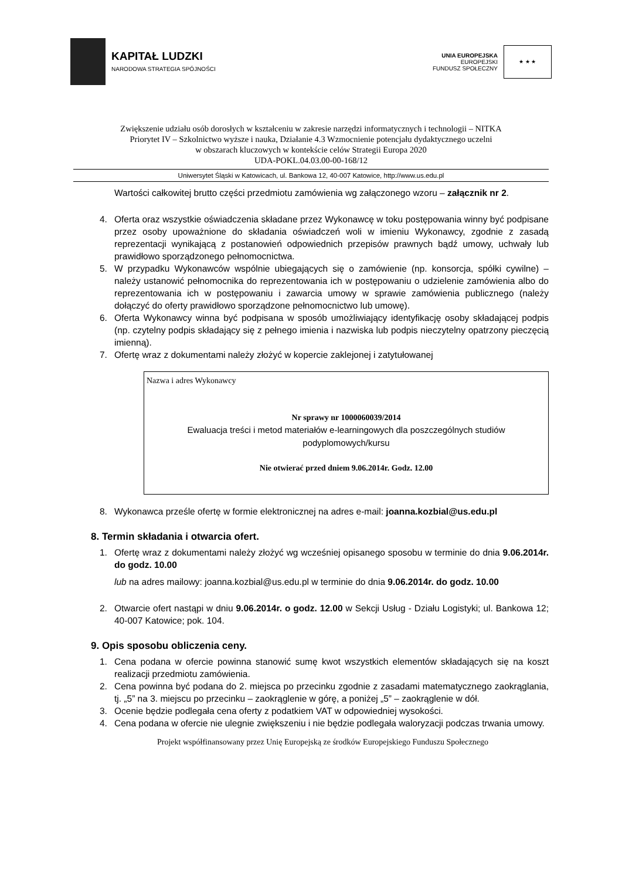KAPITAŁ LUDZKI
NARODOWA STRATEGIA SPÓJNOŚCI
UNIA EUROPEJSKA
EUROPEJSKI
FUNDUSZ SPOŁECZNY
★ ★ ★
Zwiększenie udziału osób dorosłych w kształceniu w zakresie narzędzi informatycznych i technologii – NITKA
Priorytet IV – Szkolnictwo wyższe i nauka, Działanie 4.3 Wzmocnienie potencjału dydaktycznego uczelni
w obszarach kluczowych w kontekście celów Strategii Europa 2020
UDA-POKL.04.03.00-00-168/12
Uniwersytet Śląski w Katowicach, ul. Bankowa 12, 40-007 Katowice, http://www.us.edu.pl
Wartości całkowitej brutto części przedmiotu zamówienia wg załączonego wzoru – załącznik nr 2.
4. Oferta oraz wszystkie oświadczenia składane przez Wykonawcę w toku postępowania winny być podpisane przez osoby upoważnione do składania oświadczeń woli w imieniu Wykonawcy, zgodnie z zasadą reprezentacji wynikającą z postanowień odpowiednich przepisów prawnych bądź umowy, uchwały lub prawidłowo sporządzonego pełnomocnictwa.
5. W przypadku Wykonawców wspólnie ubiegających się o zamówienie (np. konsorcja, spółki cywilne) – należy ustanowić pełnomocnika do reprezentowania ich w postępowaniu o udzielenie zamówienia albo do reprezentowania ich w postępowaniu i zawarcia umowy w sprawie zamówienia publicznego (należy dołączyć do oferty prawidłowo sporządzone pełnomocnictwo lub umowę).
6. Oferta Wykonawcy winna być podpisana w sposób umożliwiający identyfikację osoby składającej podpis (np. czytelny podpis składający się z pełnego imienia i nazwiska lub podpis nieczytelny opatrzony pieczęcią imienną).
7. Ofertę wraz z dokumentami należy złożyć w kopercie zaklejonej i zatytułowanej
Nazwa i adres Wykonawcy
Nr sprawy nr 1000060039/2014
Ewaluacja treści i metod materiałów e-learningowych dla poszczególnych studiów podyplomowych/kursu
Nie otwierać przed dniem 9.06.2014r. Godz. 12.00
8. Wykonawca prześle ofertę w formie elektronicznej na adres e-mail: joanna.kozbial@us.edu.pl
8. Termin składania i otwarcia ofert.
1. Ofertę wraz z dokumentami należy złożyć wg wcześniej opisanego sposobu w terminie do dnia 9.06.2014r. do godz. 10.00
lub na adres mailowy: joanna.kozbial@us.edu.pl w terminie do dnia 9.06.2014r. do godz. 10.00
2. Otwarcie ofert nastąpi w dniu 9.06.2014r. o godz. 12.00 w Sekcji Usług - Działu Logistyki; ul. Bankowa 12; 40-007 Katowice; pok. 104.
9. Opis sposobu obliczenia ceny.
1. Cena podana w ofercie powinna stanowić sumę kwot wszystkich elementów składających się na koszt realizacji przedmiotu zamówienia.
2. Cena powinna być podana do 2. miejsca po przecinku zgodnie z zasadami matematycznego zaokrąglania, tj. „5” na 3. miejscu po przecinku – zaokrąglenie w górę, a poniżej „5” – zaokrąglenie w dół.
3. Ocenie będzie podlegała cena oferty z podatkiem VAT w odpowiedniej wysokości.
4. Cena podana w ofercie nie ulegnie zwiększeniu i nie będzie podlegała waloryzacji podczas trwania umowy.
Projekt współfinansowany przez Unię Europejską ze środków Europejskiego Funduszu Społecznego